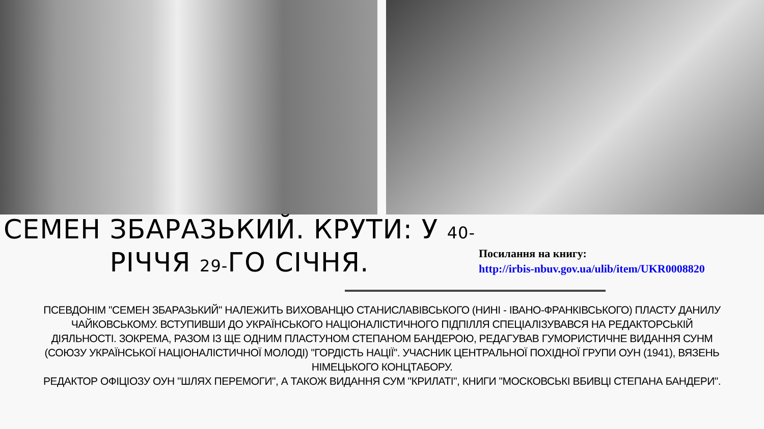СЕМЕН ЗБАРАЗЬКИЙ. КРУТИ: У 40-
РІЧЧЯ 29-ГО СІЧНЯ.
Посилання на книгу:
http://irbis-nbuv.gov.ua/ulib/item/UKR0008820
ПСЕВДОНІМ "СЕМЕН ЗБАРАЗЬКИЙ" НАЛЕЖИТЬ ВИХОВАНЦЮ СТАНИСЛАВІВСЬКОГО (НИНІ - ІВАНО-ФРАНКІВСЬКОГО) ПЛАСТУ ДАНИЛУ ЧАЙКОВСЬКОМУ. ВСТУПИВШИ ДО УКРАЇНСЬКОГО НАЦІОНАЛІСТИЧНОГО ПІДПІЛЛЯ СПЕЦІАЛІЗУВАВСЯ НА РЕДАКТОРСЬКІЙ ДІЯЛЬНОСТІ. ЗОКРЕМА, РАЗОМ ІЗ ЩЕ ОДНИМ ПЛАСТУНОМ СТЕПАНОМ БАНДЕРОЮ, РЕДАГУВАВ ГУМОРИСТИЧНЕ ВИДАННЯ СУНМ (СОЮЗУ УКРАЇНСЬКОЇ НАЦІОНАЛІСТИЧНОЇ МОЛОДІ) "ГОРДІСТЬ НАЦІЇ". УЧАСНИК ЦЕНТРАЛЬНОЇ ПОХІДНОЇ ГРУПИ ОУН (1941), ВЯЗЕНЬ НІМЕЦЬКОГО КОНЦТАБОРУ.
РЕДАКТОР ОФІЦІОЗУ ОУН "ШЛЯХ ПЕРЕМОГИ", А ТАКОЖ ВИДАННЯ СУМ "КРИЛАТІ", КНИГИ "МОСКОВСЬКІ ВБИВЦІ СТЕПАНА БАНДЕРИ".